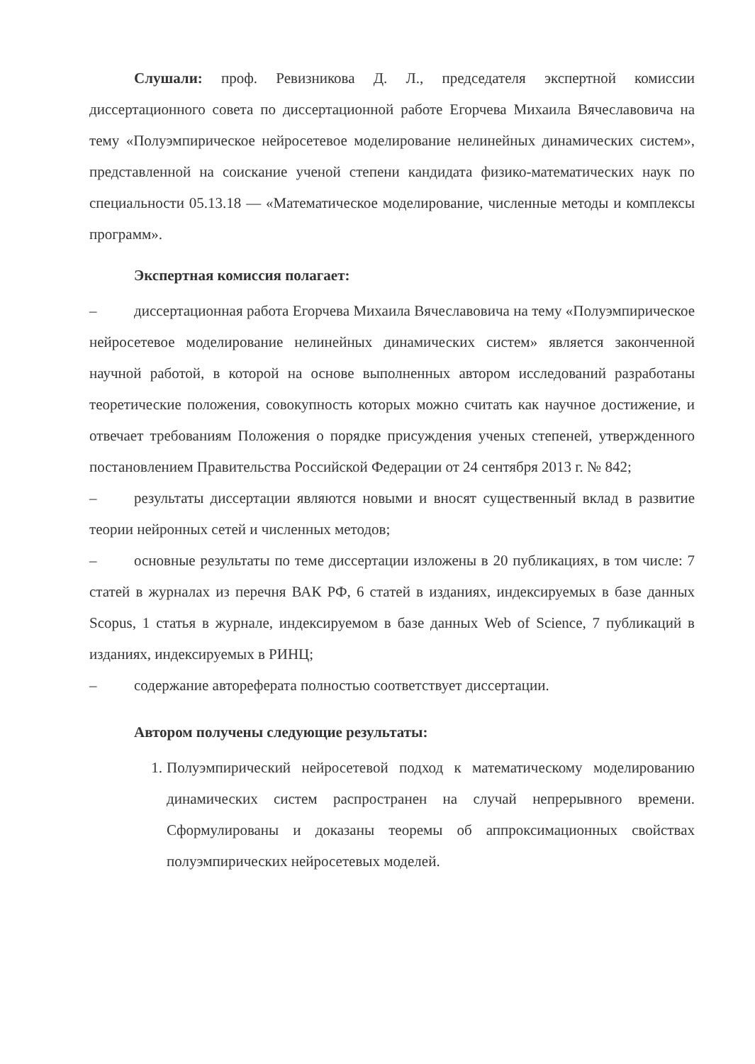Слушали: проф. Ревизникова Д. Л., председателя экспертной комиссии диссертационного совета по диссертационной работе Егорчева Михаила Вячеславовича на тему «Полуэмпирическое нейросетевое моделирование нелинейных динамических систем», представленной на соискание ученой степени кандидата физико-математических наук по специальности 05.13.18 — «Математическое моделирование, численные методы и комплексы программ».
Экспертная комиссия полагает:
–   диссертационная работа Егорчева Михаила Вячеславовича на тему «Полуэмпирическое нейросетевое моделирование нелинейных динамических систем» является законченной научной работой, в которой на основе выполненных автором исследований разработаны теоретические положения, совокупность которых можно считать как научное достижение, и отвечает требованиям Положения о порядке присуждения ученых степеней, утвержденного постановлением Правительства Российской Федерации от 24 сентября 2013 г. № 842;
–   результаты диссертации являются новыми и вносят существенный вклад в развитие теории нейронных сетей и численных методов;
–   основные результаты по теме диссертации изложены в 20 публикациях, в том числе: 7 статей в журналах из перечня ВАК РФ, 6 статей в изданиях, индексируемых в базе данных Scopus, 1 статья в журнале, индексируемом в базе данных Web of Science, 7 публикаций в изданиях, индексируемых в РИНЦ;
–   содержание автореферата полностью соответствует диссертации.
Автором получены следующие результаты:
1. Полуэмпирический нейросетевой подход к математическому моделированию динамических систем распространен на случай непрерывного времени. Сформулированы и доказаны теоремы об аппроксимационных свойствах полуэмпирических нейросетевых моделей.